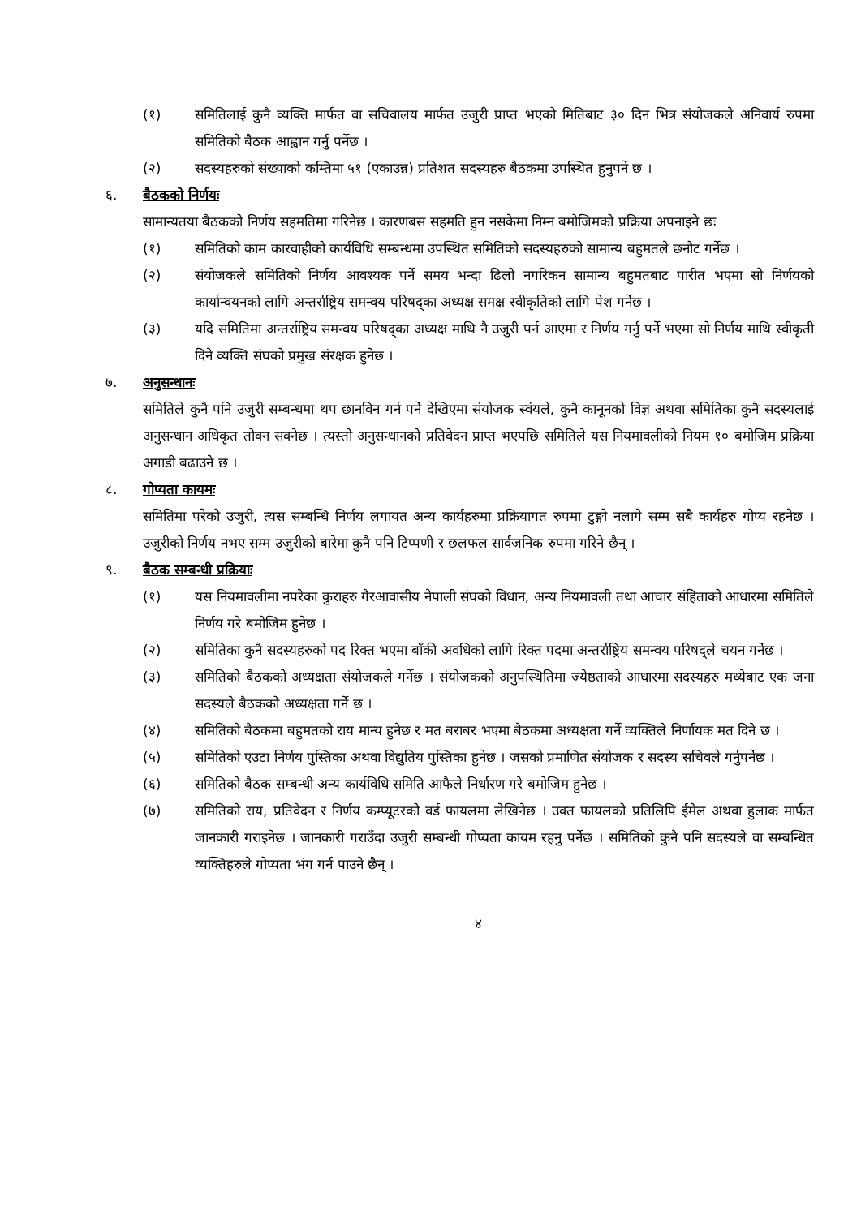(१) समितिलाई कुनै व्यक्ति मार्फत वा सचिवालय मार्फत उजुरी प्राप्त भएको मितिबाट ३० दिन भित्र संयोजकले अनिवार्य रुपमा समितिको बैठक आह्वान गर्नु पर्नेछ ।
(२) सदस्यहरुको संख्याको कम्तिमा ५१ (एकाउन्न) प्रतिशत सदस्यहरु बैठकमा उपस्थित हुनुपर्ने छ ।
६. बैठकको निर्णयः
सामान्यतया बैठकको निर्णय सहमतिमा गरिनेछ । कारणबस सहमति हुन नसकेमा निम्न बमोजिमको प्रक्रिया अपनाइने छः
(१) समितिको काम कारवाहीको कार्यविधि सम्बन्धमा उपस्थित समितिको सदस्यहरुको सामान्य बहुमतले छनौट गर्नेछ ।
(२) संयोजकले समितिको निर्णय आवश्यक पर्ने समय भन्दा ढिलो नगरिकन सामान्य बहुमतबाट पारीत भएमा सो निर्णयको कार्यान्वयनको लागि अन्तर्राष्ट्रिय समन्वय परिषद्का अध्यक्ष समक्ष स्वीकृतिको लागि पेश गर्नेछ ।
(३) यदि समितिमा अन्तर्राष्ट्रिय समन्वय परिषद्का अध्यक्ष माथि नै उजुरी पर्न आएमा र निर्णय गर्नु पर्ने भएमा सो निर्णय माथि स्वीकृती दिने व्यक्ति संघको प्रमुख संरक्षक हुनेछ ।
७. अनुसन्धानः
समितिले कुनै पनि उजुरी सम्बन्धमा थप छानविन गर्न पर्ने देखिएमा संयोजक स्वंयले, कुनै कानूनको विज्ञ अथवा समितिका कुनै सदस्यलाई अनुसन्धान अधिकृत तोक्न सक्नेछ । त्यस्तो अनुसन्धानको प्रतिवेदन प्राप्त भएपछि समितिले यस नियमावलीको नियम १० बमोजिम प्रक्रिया अगाडी बढाउने छ ।
८. गोप्यता कायमः
समितिमा परेको उजुरी, त्यस सम्बन्धि निर्णय लगायत अन्य कार्यहरुमा प्रक्रियागत रुपमा टुङ्गो नलागे सम्म सबै कार्यहरु गोप्य रहनेछ । उजुरीको निर्णय नभए सम्म उजुरीको बारेमा कुनै पनि टिप्पणी र छलफल सार्वजनिक रुपमा गरिने छैन् ।
९. बैठक सम्बन्धी प्रक्रियाः
(१) यस नियमावलीमा नपरेका कुराहरु गैरआवासीय नेपाली संघको विधान, अन्य नियमावली तथा आचार संहिताको आधारमा समितिले निर्णय गरे बमोजिम हुनेछ ।
(२) समितिका कुनै सदस्यहरुको पद रिक्त भएमा बाँकी अवधिको लागि रिक्त पदमा अन्तर्राष्ट्रिय समन्वय परिषद्ले चयन गर्नेछ ।
(३) समितिको बैठकको अध्यक्षता संयोजकले गर्नेछ । संयोजकको अनुपस्थितिमा ज्येष्ठताको आधारमा सदस्यहरु मध्येबाट एक जना सदस्यले बैठकको अध्यक्षता गर्ने छ ।
(४) समितिको बैठकमा बहुमतको राय मान्य हुनेछ र मत बराबर भएमा बैठकमा अध्यक्षता गर्ने व्यक्तिले निर्णायक मत दिने छ ।
(५) समितिको एउटा निर्णय पुस्तिका अथवा विद्युतिय पुस्तिका हुनेछ । जसको प्रमाणित संयोजक र सदस्य सचिवले गर्नुपर्नेछ ।
(६) समितिको बैठक सम्बन्धी अन्य कार्यविधि समिति आफैले निर्धारण गरे बमोजिम हुनेछ ।
(७) समितिको राय, प्रतिवेदन र निर्णय कम्प्यूटरको वर्ड फायलमा लेखिनेछ । उक्त फायलको प्रतिलिपि ईमेल अथवा हुलाक मार्फत जानकारी गराइनेछ । जानकारी गराउँदा उजुरी सम्बन्धी गोप्यता कायम रहनु पर्नेछ । समितिको कुनै पनि सदस्यले वा सम्बन्धित व्यक्तिहरुले गोप्यता भंग गर्न पाउने छैन् ।
४